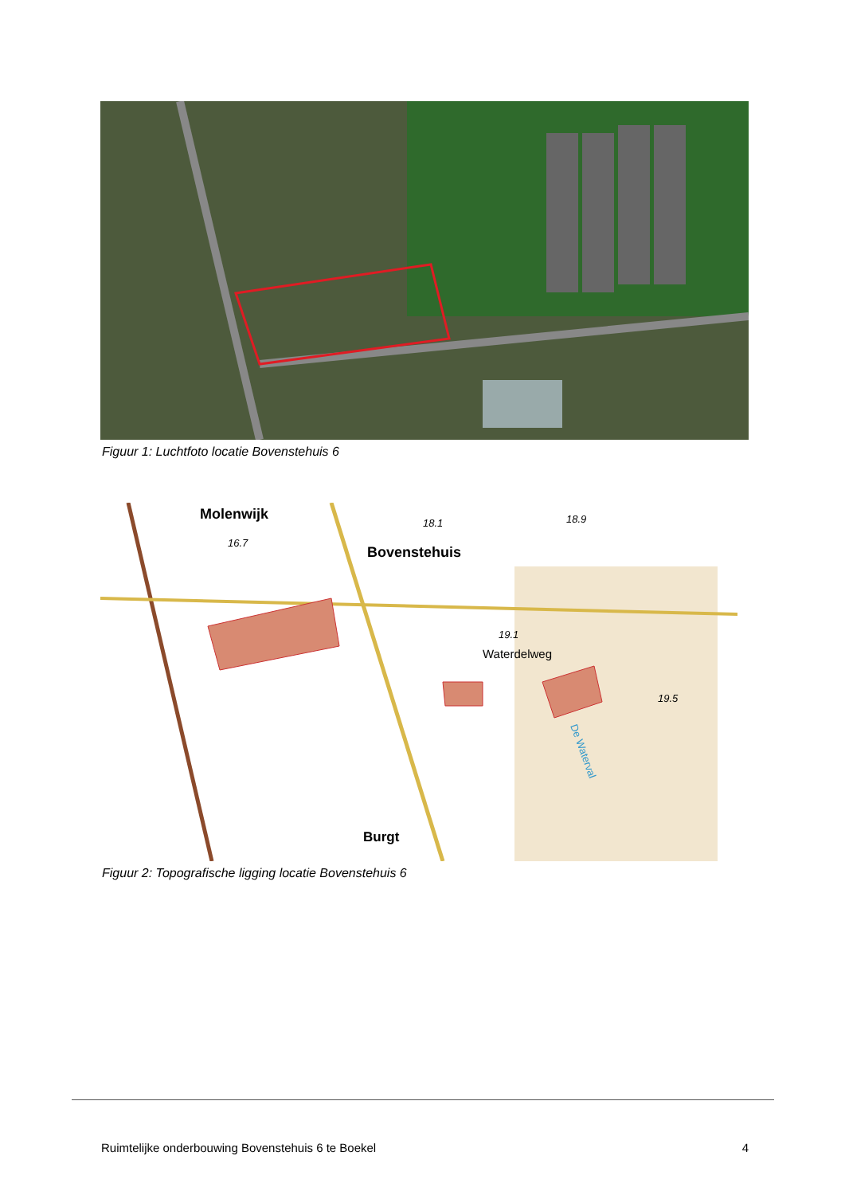Figuur 1: Luchtfoto locatie Bovenstehuis 6
Molenwijk
Bovenstehuis
Waterdelweg
Burgt
16.7
18.1
18.9
19.1
19.5
De Waterval
Figuur 2: Topografische ligging locatie Bovenstehuis 6
Ruimtelijke onderbouwing Bovenstehuis 6 te Boekel 4